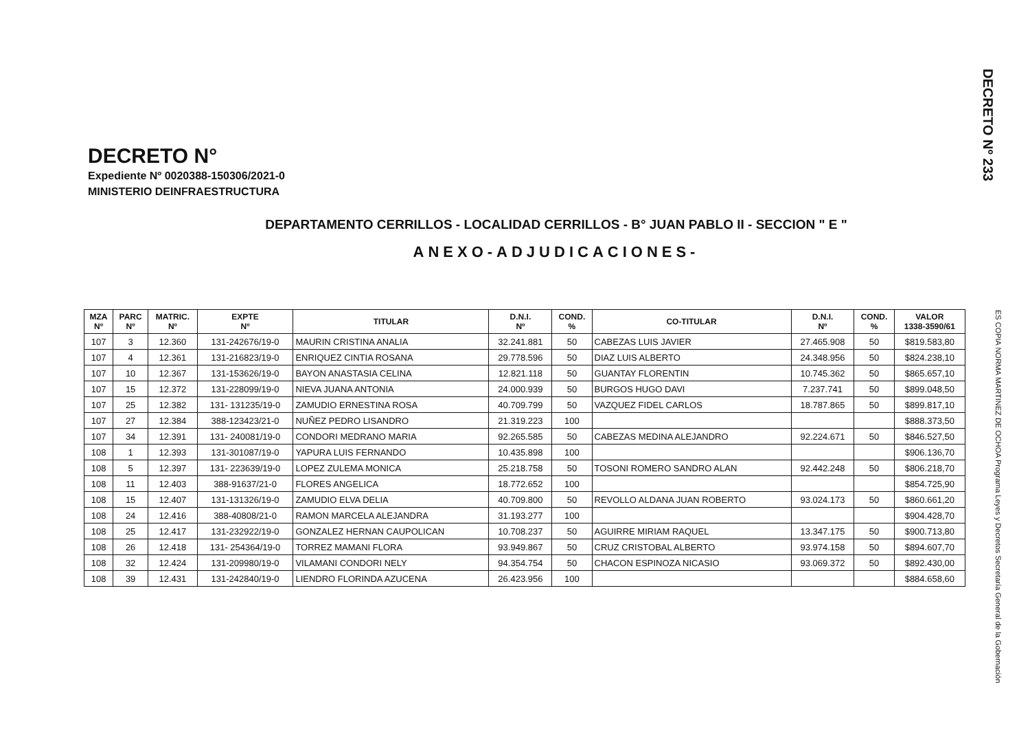DECRETO Nº 233
DECRETO N°
Expediente Nº 0020388-150306/2021-0
MINISTERIO DEINFRAESTRUCTURA
DEPARTAMENTO CERRILLOS - LOCALIDAD CERRILLOS - B° JUAN PABLO II - SECCION " E "
ANEXO-ADJUDICACIONES-
| MZA Nº | PARC Nº | MATRIC. Nº | EXPTE Nº | TITULAR | D.N.I. Nº | COND. % | CO-TITULAR | D.N.I. Nº | COND. % | VALOR 1338-3590/61 |
| --- | --- | --- | --- | --- | --- | --- | --- | --- | --- | --- |
| 107 | 3 | 12.360 | 131-242676/19-0 | MAURIN CRISTINA ANALIA | 32.241.881 | 50 | CABEZAS LUIS JAVIER | 27.465.908 | 50 | $819.583,80 |
| 107 | 4 | 12.361 | 131-216823/19-0 | ENRIQUEZ CINTIA ROSANA | 29.778.596 | 50 | DIAZ LUIS ALBERTO | 24.348.956 | 50 | $824.238,10 |
| 107 | 10 | 12.367 | 131-153626/19-0 | BAYON ANASTASIA CELINA | 12.821.118 | 50 | GUANTAY FLORENTIN | 10.745.362 | 50 | $865.657,10 |
| 107 | 15 | 12.372 | 131-228099/19-0 | NIEVA JUANA ANTONIA | 24.000.939 | 50 | BURGOS HUGO DAVI | 7.237.741 | 50 | $899.048,50 |
| 107 | 25 | 12.382 | 131- 131235/19-0 | ZAMUDIO ERNESTINA ROSA | 40.709.799 | 50 | VAZQUEZ FIDEL CARLOS | 18.787.865 | 50 | $899.817,10 |
| 107 | 27 | 12.384 | 388-123423/21-0 | NUÑEZ PEDRO LISANDRO | 21.319.223 | 100 | | | | $888.373,50 |
| 107 | 34 | 12.391 | 131- 240081/19-0 | CONDORI MEDRANO MARIA | 92.265.585 | 50 | CABEZAS MEDINA ALEJANDRO | 92.224.671 | 50 | $846.527,50 |
| 108 | 1 | 12.393 | 131-301087/19-0 | YAPURA LUIS FERNANDO | 10.435.898 | 100 | | | | $906.136,70 |
| 108 | 5 | 12.397 | 131- 223639/19-0 | LOPEZ ZULEMA MONICA | 25.218.758 | 50 | TOSONI ROMERO SANDRO ALAN | 92.442.248 | 50 | $806.218,70 |
| 108 | 11 | 12.403 | 388-91637/21-0 | FLORES ANGELICA | 18.772.652 | 100 | | | | $854.725,90 |
| 108 | 15 | 12.407 | 131-131326/19-0 | ZAMUDIO ELVA DELIA | 40.709.800 | 50 | REVOLLO ALDANA JUAN ROBERTO | 93.024.173 | 50 | $860.661,20 |
| 108 | 24 | 12.416 | 388-40808/21-0 | RAMON MARCELA ALEJANDRA | 31.193.277 | 100 | | | | $904.428,70 |
| 108 | 25 | 12.417 | 131-232922/19-0 | GONZALEZ HERNAN CAUPOLICAN | 10.708.237 | 50 | AGUIRRE MIRIAM RAQUEL | 13.347.175 | 50 | $900.713,80 |
| 108 | 26 | 12.418 | 131- 254364/19-0 | TORREZ MAMANI FLORA | 93.949.867 | 50 | CRUZ CRISTOBAL ALBERTO | 93.974.158 | 50 | $894.607,70 |
| 108 | 32 | 12.424 | 131-209980/19-0 | VILAMANI CONDORI NELY | 94.354.754 | 50 | CHACON ESPINOZA NICASIO | 93.069.372 | 50 | $892.430,00 |
| 108 | 39 | 12.431 | 131-242840/19-0 | LIENDRO FLORINDA AZUCENA | 26.423.956 | 100 | | | | $884.658,60 |
ES COPIA NORMA MARTINEZ DE OCHOA Programa Leyes y Decretos Secretaría General de la Gobernación